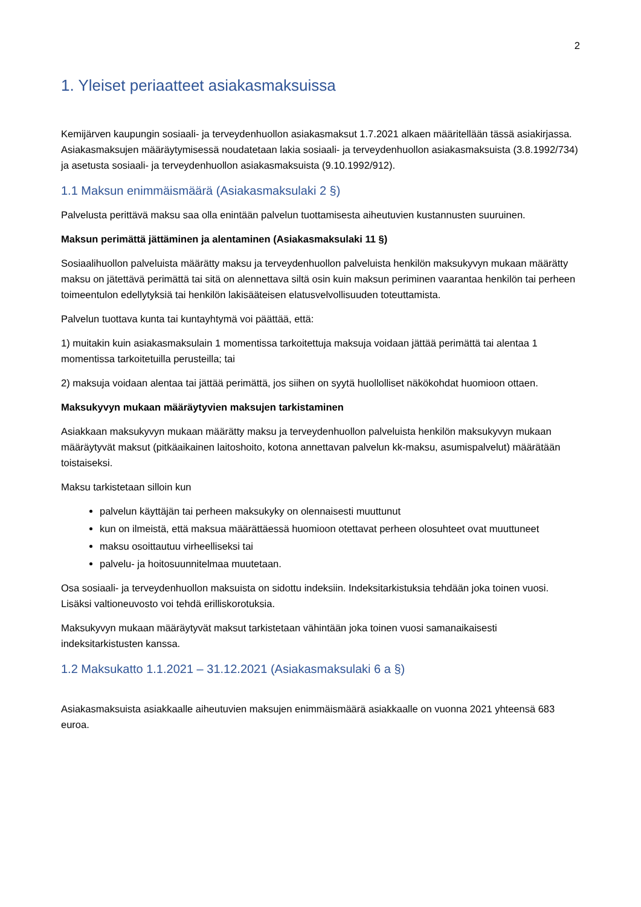2
1. Yleiset periaatteet asiakasmaksuissa
Kemijärven kaupungin sosiaali- ja terveydenhuollon asiakasmaksut 1.7.2021 alkaen määritellään tässä asiakirjassa. Asiakasmaksujen määräytymisessä noudatetaan lakia sosiaali- ja terveydenhuollon asiakasmaksuista (3.8.1992/734) ja asetusta sosiaali- ja terveydenhuollon asiakasmaksuista (9.10.1992/912).
1.1 Maksun enimmäismäärä (Asiakasmaksulaki 2 §)
Palvelusta perittävä maksu saa olla enintään palvelun tuottamisesta aiheutuvien kustannusten suuruinen.
Maksun perimättä jättäminen ja alentaminen (Asiakasmaksulaki 11 §)
Sosiaalihuollon palveluista määrätty maksu ja terveydenhuollon palveluista henkilön maksukyvyn mukaan määrätty maksu on jätettävä perimättä tai sitä on alennettava siltä osin kuin maksun periminen vaarantaa henkilön tai perheen toimeentulon edellytyksiä tai henkilön lakisääteisen elatusvelvollisuuden toteuttamista.
Palvelun tuottava kunta tai kuntayhtymä voi päättää, että:
1) muitakin kuin asiakasmaksulain 1 momentissa tarkoitettuja maksuja voidaan jättää perimättä tai alentaa 1 momentissa tarkoitetuilla perusteilla; tai
2) maksuja voidaan alentaa tai jättää perimättä, jos siihen on syytä huollolliset näkökohdat huomioon ottaen.
Maksukyvyn mukaan määräytyvien maksujen tarkistaminen
Asiakkaan maksukyvyn mukaan määrätty maksu ja terveydenhuollon palveluista henkilön maksukyvyn mukaan määräytyvät maksut (pitkäaikainen laitoshoito, kotona annettavan palvelun kk-maksu, asumispalvelut) määrätään toistaiseksi.
Maksu tarkistetaan silloin kun
palvelun käyttäjän tai perheen maksukyky on olennaisesti muuttunut
kun on ilmeistä, että maksua määrättäessä huomioon otettavat perheen olosuhteet ovat muuttuneet
maksu osoittautuu virheelliseksi tai
palvelu- ja hoitosuunnitelmaa muutetaan.
Osa sosiaali- ja terveydenhuollon maksuista on sidottu indeksiin. Indeksitarkistuksia tehdään joka toinen vuosi. Lisäksi valtioneuvosto voi tehdä erilliskorotuksia.
Maksukyvyn mukaan määräytyvät maksut tarkistetaan vähintään joka toinen vuosi samanaikaisesti indeksitarkistusten kanssa.
1.2 Maksukatto 1.1.2021 – 31.12.2021 (Asiakasmaksulaki 6 a §)
Asiakasmaksuista asiakkaalle aiheutuvien maksujen enimmäismäärä asiakkaalle on vuonna 2021 yhteensä 683 euroa.